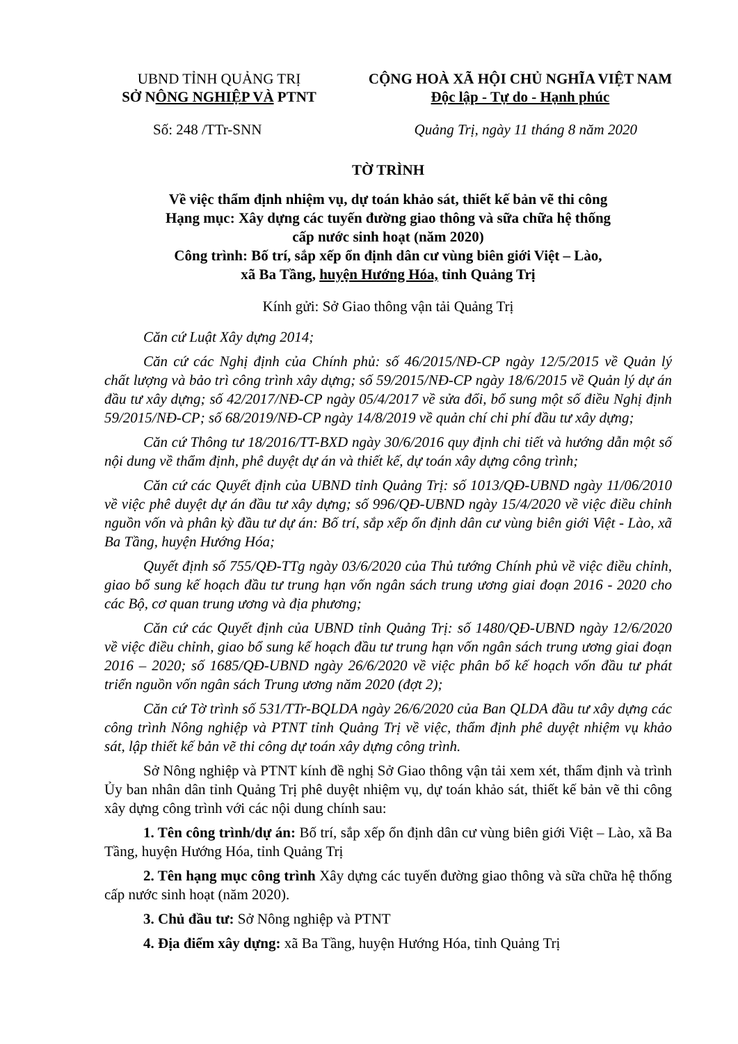UBND TỈNH QUẢNG TRỊ
SỞ NÔNG NGHIỆP VÀ PTNT
CỘNG HOÀ XÃ HỘI CHỦ NGHĨA VIỆT NAM
Độc lập - Tự do - Hạnh phúc
Số: 248 /TTr-SNN Quảng Trị, ngày 11 tháng 8 năm 2020
TỜ TRÌNH
Về việc thẩm định nhiệm vụ, dự toán khảo sát, thiết kế bản vẽ thi công
Hạng mục: Xây dựng các tuyến đường giao thông và sữa chữa hệ thống
cấp nước sinh hoạt (năm 2020)
Công trình: Bố trí, sắp xếp ổn định dân cư vùng biên giới Việt – Lào,
xã Ba Tầng, huyện Hướng Hóa, tỉnh Quảng Trị
Kính gửi: Sở Giao thông vận tải Quảng Trị
Căn cứ Luật Xây dựng 2014;
Căn cứ các Nghị định của Chính phủ: số 46/2015/NĐ-CP ngày 12/5/2015 về Quản lý chất lượng và bảo trì công trình xây dựng; số 59/2015/NĐ-CP ngày 18/6/2015 về Quản lý dự án đầu tư xây dựng; số 42/2017/NĐ-CP ngày 05/4/2017 về sửa đổi, bổ sung một số điều Nghị định 59/2015/NĐ-CP; số 68/2019/NĐ-CP ngày 14/8/2019 về quản chí chi phí đầu tư xây dựng;
Căn cứ Thông tư 18/2016/TT-BXD ngày 30/6/2016 quy định chi tiết và hướng dẫn một số nội dung về thẩm định, phê duyệt dự án và thiết kế, dự toán xây dựng công trình;
Căn cứ các Quyết định của UBND tỉnh Quảng Trị: số 1013/QĐ-UBND ngày 11/06/2010 về việc phê duyệt dự án đầu tư xây dựng; số 996/QĐ-UBND ngày 15/4/2020 về việc điều chỉnh nguồn vốn và phân kỳ đầu tư dự án: Bố trí, sắp xếp ổn định dân cư vùng biên giới Việt - Lào, xã Ba Tầng, huyện Hướng Hóa;
Quyết định số 755/QĐ-TTg ngày 03/6/2020 của Thủ tướng Chính phủ về việc điều chỉnh, giao bổ sung kế hoạch đầu tư trung hạn vốn ngân sách trung ương giai đoạn 2016 - 2020 cho các Bộ, cơ quan trung ương và địa phương;
Căn cứ các Quyết định của UBND tỉnh Quảng Trị: số 1480/QĐ-UBND ngày 12/6/2020 về việc điều chỉnh, giao bổ sung kế hoạch đầu tư trung hạn vốn ngân sách trung ương giai đoạn 2016 – 2020; số 1685/QĐ-UBND ngày 26/6/2020 về việc phân bổ kế hoạch vốn đầu tư phát triển nguồn vốn ngân sách Trung ương năm 2020 (đợt 2);
Căn cứ Tờ trình số 531/TTr-BQLDA ngày 26/6/2020 của Ban QLDA đầu tư xây dựng các công trình Nông nghiệp và PTNT tỉnh Quảng Trị về việc, thẩm định phê duyệt nhiệm vụ khảo sát, lập thiết kế bản vẽ thi công dự toán xây dựng công trình.
Sở Nông nghiệp và PTNT kính đề nghị Sở Giao thông vận tải xem xét, thẩm định và trình Ủy ban nhân dân tỉnh Quảng Trị phê duyệt nhiệm vụ, dự toán khảo sát, thiết kế bản vẽ thi công xây dựng công trình với các nội dung chính sau:
1. Tên công trình/dự án: Bố trí, sắp xếp ổn định dân cư vùng biên giới Việt – Lào, xã Ba Tầng, huyện Hướng Hóa, tỉnh Quảng Trị
2. Tên hạng mục công trình Xây dựng các tuyến đường giao thông và sữa chữa hệ thống cấp nước sinh hoạt (năm 2020).
3. Chủ đầu tư: Sở Nông nghiệp và PTNT
4. Địa điểm xây dựng: xã Ba Tầng, huyện Hướng Hóa, tỉnh Quảng Trị